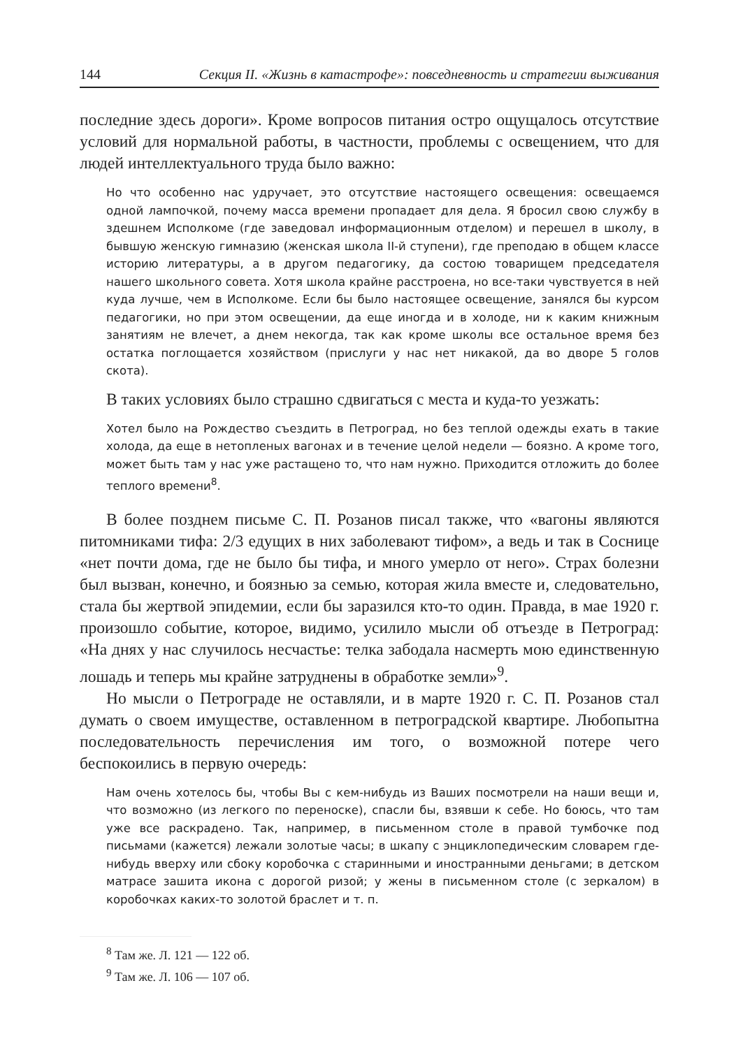144 Секция II. «Жизнь в катастрофе»: повседневность и стратегии выживания
последние здесь дороги». Кроме вопросов питания остро ощущалось отсутствие условий для нормальной работы, в частности, проблемы с освещением, что для людей интеллектуального труда было важно:
Но что особенно нас удручает, это отсутствие настоящего освещения: освещаемся одной лампочкой, почему масса времени пропадает для дела. Я бросил свою службу в здешнем Исполкоме (где заведовал информационным отделом) и перешел в школу, в бывшую женскую гимназию (женская школа II-й ступени), где преподаю в общем классе историю литературы, а в другом педагогику, да состою товарищем председателя нашего школьного совета. Хотя школа крайне расстроена, но все-таки чувствуется в ней куда лучше, чем в Исполкоме. Если бы было настоящее освещение, занялся бы курсом педагогики, но при этом освещении, да еще иногда и в холоде, ни к каким книжным занятиям не влечет, а днем некогда, так как кроме школы все остальное время без остатка поглощается хозяйством (прислуги у нас нет никакой, да во дворе 5 голов скота).
В таких условиях было страшно сдвигаться с места и куда-то уезжать:
Хотел было на Рождество съездить в Петроград, но без теплой одежды ехать в такие холода, да еще в нетопленых вагонах и в течение целой недели — боязно. А кроме того, может быть там у нас уже растащено то, что нам нужно. Приходится отложить до более теплого времени<sup>8</sup>.
В более позднем письме С. П. Розанов писал также, что «вагоны являются питомниками тифа: 2/3 едущих в них заболевают тифом», а ведь и так в Соснице «нет почти дома, где не было бы тифа, и много умерло от него». Страх болезни был вызван, конечно, и боязнью за семью, которая жила вместе и, следовательно, стала бы жертвой эпидемии, если бы заразился кто-то один. Правда, в мае 1920 г. произошло событие, которое, видимо, усилило мысли об отъезде в Петроград: «На днях у нас случилось несчастье: телка забодала насмерть мою единственную лошадь и теперь мы крайне затруднены в обработке земли»<sup>9</sup>.
Но мысли о Петрограде не оставляли, и в марте 1920 г. С. П. Розанов стал думать о своем имуществе, оставленном в петроградской квартире. Любопытна последовательность перечисления им того, о возможной потере чего беспокоились в первую очередь:
Нам очень хотелось бы, чтобы Вы с кем-нибудь из Ваших посмотрели на наши вещи и, что возможно (из легкого по переноске), спасли бы, взявши к себе. Но боюсь, что там уже все раскрадено. Так, например, в письменном столе в правой тумбочке под письмами (кажется) лежали золотые часы; в шкапу с энциклопедическим словарем где-нибудь вверху или сбоку коробочка с старинными и иностранными деньгами; в детском матрасе зашита икона с дорогой ризой; у жены в письменном столе (с зеркалом) в коробочках каких-то золотой браслет и т. п.
<sup>8</sup> Там же. Л. 121 — 122 об.
<sup>9</sup> Там же. Л. 106 — 107 об.